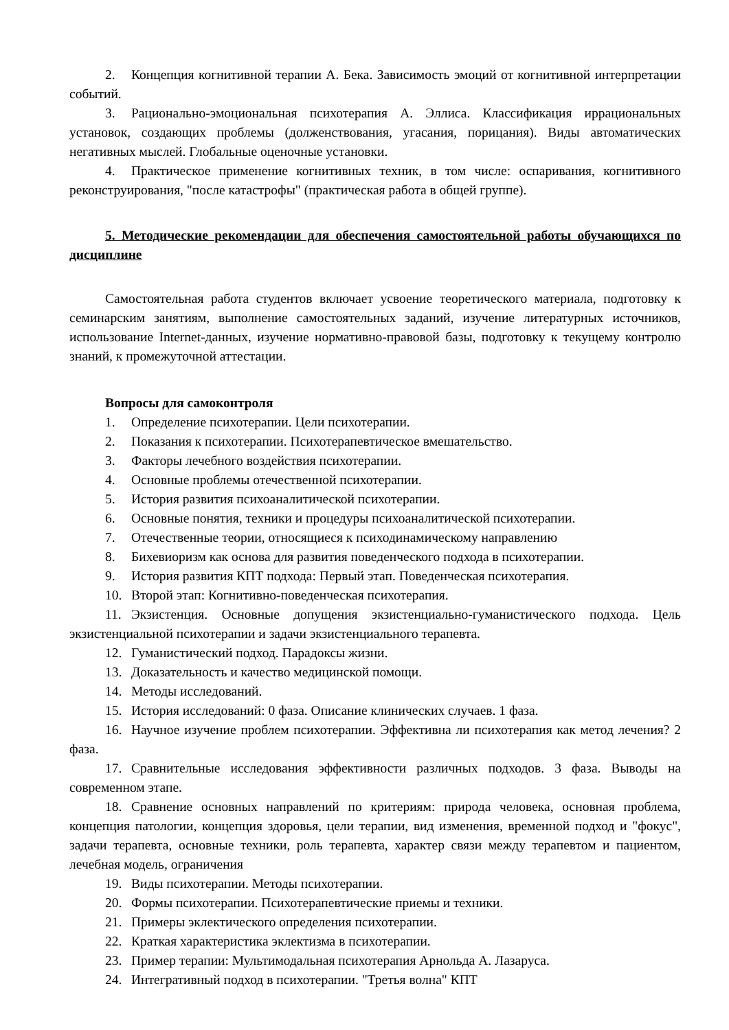2. Концепция когнитивной терапии А. Бека. Зависимость эмоций от когнитивной интерпретации событий.
3. Рационально-эмоциональная психотерапия А. Эллиса. Классификация иррациональных установок, создающих проблемы (долженствования, угасания, порицания). Виды автоматических негативных мыслей. Глобальные оценочные установки.
4. Практическое применение когнитивных техник, в том числе: оспаривания, когнитивного реконструирования, "после катастрофы" (практическая работа в общей группе).
5. Методические рекомендации для обеспечения самостоятельной работы обучающихся по дисциплине
Самостоятельная работа студентов включает усвоение теоретического материала, подготовку к семинарским занятиям, выполнение самостоятельных заданий, изучение литературных источников, использование Internet-данных, изучение нормативно-правовой базы, подготовку к текущему контролю знаний, к промежуточной аттестации.
Вопросы для самоконтроля
1. Определение психотерапии. Цели психотерапии.
2. Показания к психотерапии. Психотерапевтическое вмешательство.
3. Факторы лечебного воздействия психотерапии.
4. Основные проблемы отечественной психотерапии.
5. История развития психоаналитической психотерапии.
6. Основные понятия, техники и процедуры психоаналитической психотерапии.
7. Отечественные теории, относящиеся к психодинамическому направлению
8. Бихевиоризм как основа для развития поведенческого подхода в психотерапии.
9. История развития КПТ подхода: Первый этап. Поведенческая психотерапия.
10. Второй этап: Когнитивно-поведенческая психотерапия.
11. Экзистенция. Основные допущения экзистенциально-гуманистического подхода. Цель экзистенциальной психотерапии и задачи экзистенциального терапевта.
12. Гуманистический подход. Парадоксы жизни.
13. Доказательность и качество медицинской помощи.
14. Методы исследований.
15. История исследований: 0 фаза. Описание клинических случаев. 1 фаза.
16. Научное изучение проблем психотерапии. Эффективна ли психотерапия как метод лечения? 2 фаза.
17. Сравнительные исследования эффективности различных подходов. 3 фаза. Выводы на современном этапе.
18. Сравнение основных направлений по критериям: природа человека, основная проблема, концепция патологии, концепция здоровья, цели терапии, вид изменения, временной подход и "фокус", задачи терапевта, основные техники, роль терапевта, характер связи между терапевтом и пациентом, лечебная модель, ограничения
19. Виды психотерапии. Методы психотерапии.
20. Формы психотерапии. Психотерапевтические приемы и техники.
21. Примеры эклектического определения психотерапии.
22. Краткая характеристика эклектизма в психотерапии.
23. Пример терапии: Мультимодальная психотерапия Арнольда А. Лазаруса.
24. Интегративный подход в психотерапии. "Третья волна" КПТ